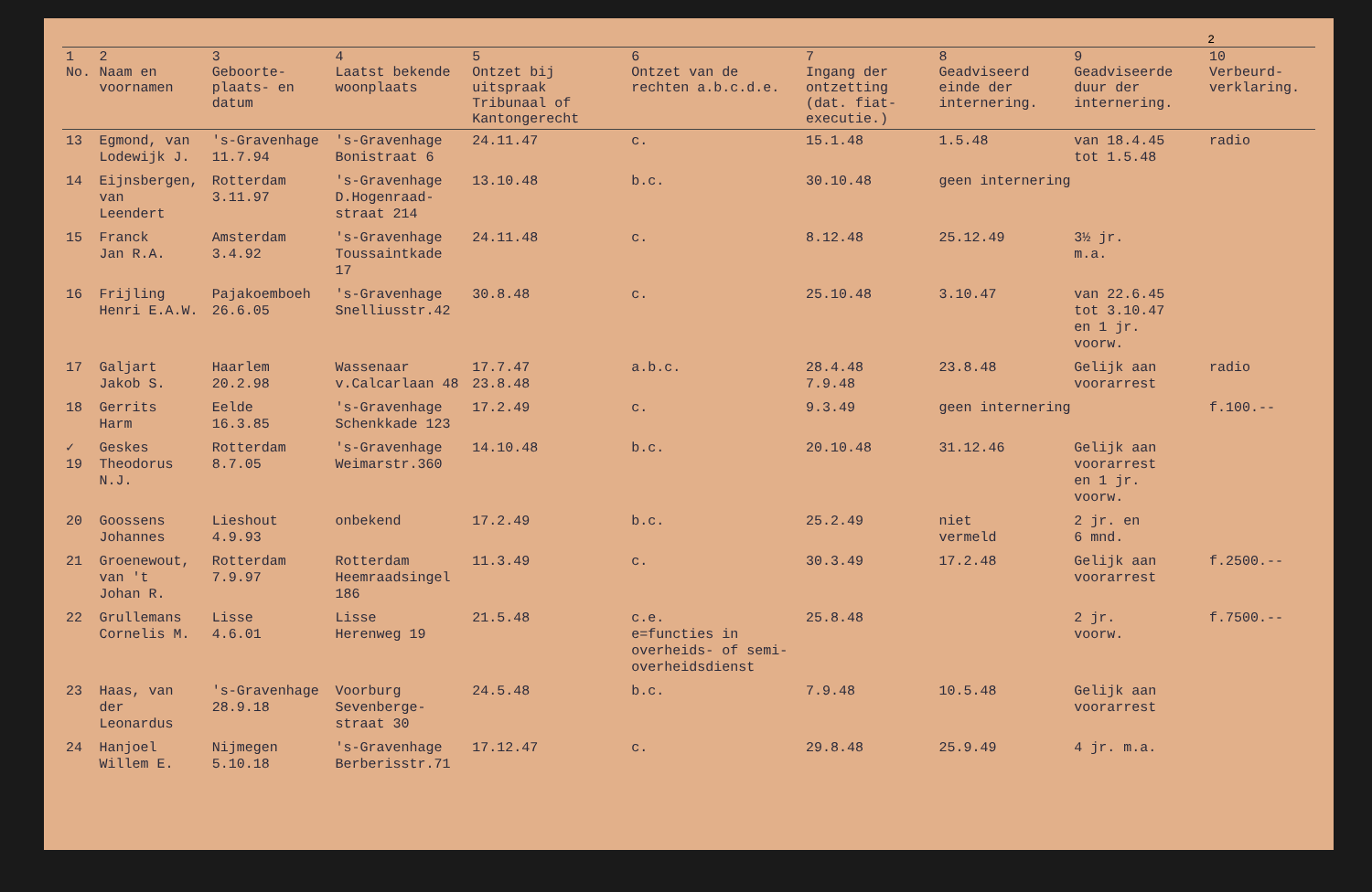2
| 1 No. | 2 Naam en voornamen | 3 Geboorte-plaats- en datum | 4 Laatst bekende woonplaats | 5 Ontzet bij uitspraak Tribunaal of Kantongerecht | 6 Ontzet van de rechten a.b.c.d.e. | 7 Ingang der ontzetting (dat. fiat-executie.) | 8 Geadviseerd einde der internering. | 9 Geadviseerde duur der internering. | 10 Verbeurd-verklaring. |
| --- | --- | --- | --- | --- | --- | --- | --- | --- | --- |
| 13 | Egmond, van Lodewijk J. | 's-Gravenhage 11.7.94 | 's-Gravenhage Bonistraat 6 | 24.11.47 | c. | 15.1.48 | 1.5.48 | van 18.4.45 tot 1.5.48 | radio |
| 14 | Eijnsbergen, van Leendert | Rotterdam 3.11.97 | 's-Gravenhage D.Hogenraad-straat 214 | 13.10.48 | b.c. | 30.10.48 | geen internering | | |
| 15 | Franck Jan R.A. | Amsterdam 3.4.92 | 's-Gravenhage Toussaintkade 17 | 24.11.48 | c. | 8.12.48 | 25.12.49 | 3½ jr. m.a. | |
| 16 | Frijling Henri E.A.W. | Pajakoemboeh 26.6.05 | 's-Gravenhage Snelliusstr.42 | 30.8.48 | c. | 25.10.48 | 3.10.47 | van 22.6.45 tot 3.10.47 en 1 jr. voorw. | |
| 17 | Galjart Jakob S. | Haarlem 20.2.98 | Wassenaar v.Calcarlaan 48 | 17.7.47 23.8.48 | a.b.c. | 28.4.48 7.9.48 | 23.8.48 | Gelijk aan voorarrest | radio |
| 18 | Gerrits Harm | Eelde 16.3.85 | 's-Gravenhage Schenkkade 123 | 17.2.49 | c. | 9.3.49 | geen internering | | f.100.-- |
| ✓ 19 | Geskes Theodorus N.J. | Rotterdam 8.7.05 | 's-Gravenhage Weimarstr.360 | 14.10.48 | b.c. | 20.10.48 | 31.12.46 | Gelijk aan voorarrest en 1 jr. voorw. | |
| 20 | Goossens Johannes | Lieshout 4.9.93 | onbekend | 17.2.49 | b.c. | 25.2.49 | niet vermeld | 2 jr. en 6 mnd. | |
| 21 | Groenewout, van 't Johan R. | Rotterdam 7.9.97 | Rotterdam Heemraadsingel 186 | 11.3.49 | c. | 30.3.49 | 17.2.48 | Gelijk aan voorarrest | f.2500.-- |
| 22 | Grullemans Cornelis M. | Lisse 4.6.01 | Lisse Herenweg 19 | 21.5.48 | c.e. e=functies in overheids- of semi-overheidsdienst | 25.8.48 | | 2 jr. voorw. | f.7500.-- |
| 23 | Haas, van der Leonardus | 's-Gravenhage 28.9.18 | Voorburg Sevenberge-straat 30 | 24.5.48 | b.c. | 7.9.48 | 10.5.48 | Gelijk aan voorarrest | |
| 24 | Hanjoel Willem E. | Nijmegen 5.10.18 | 's-Gravenhage Berberisstr.71 | 17.12.47 | c. | 29.8.48 | 25.9.49 | 4 jr. m.a. | |